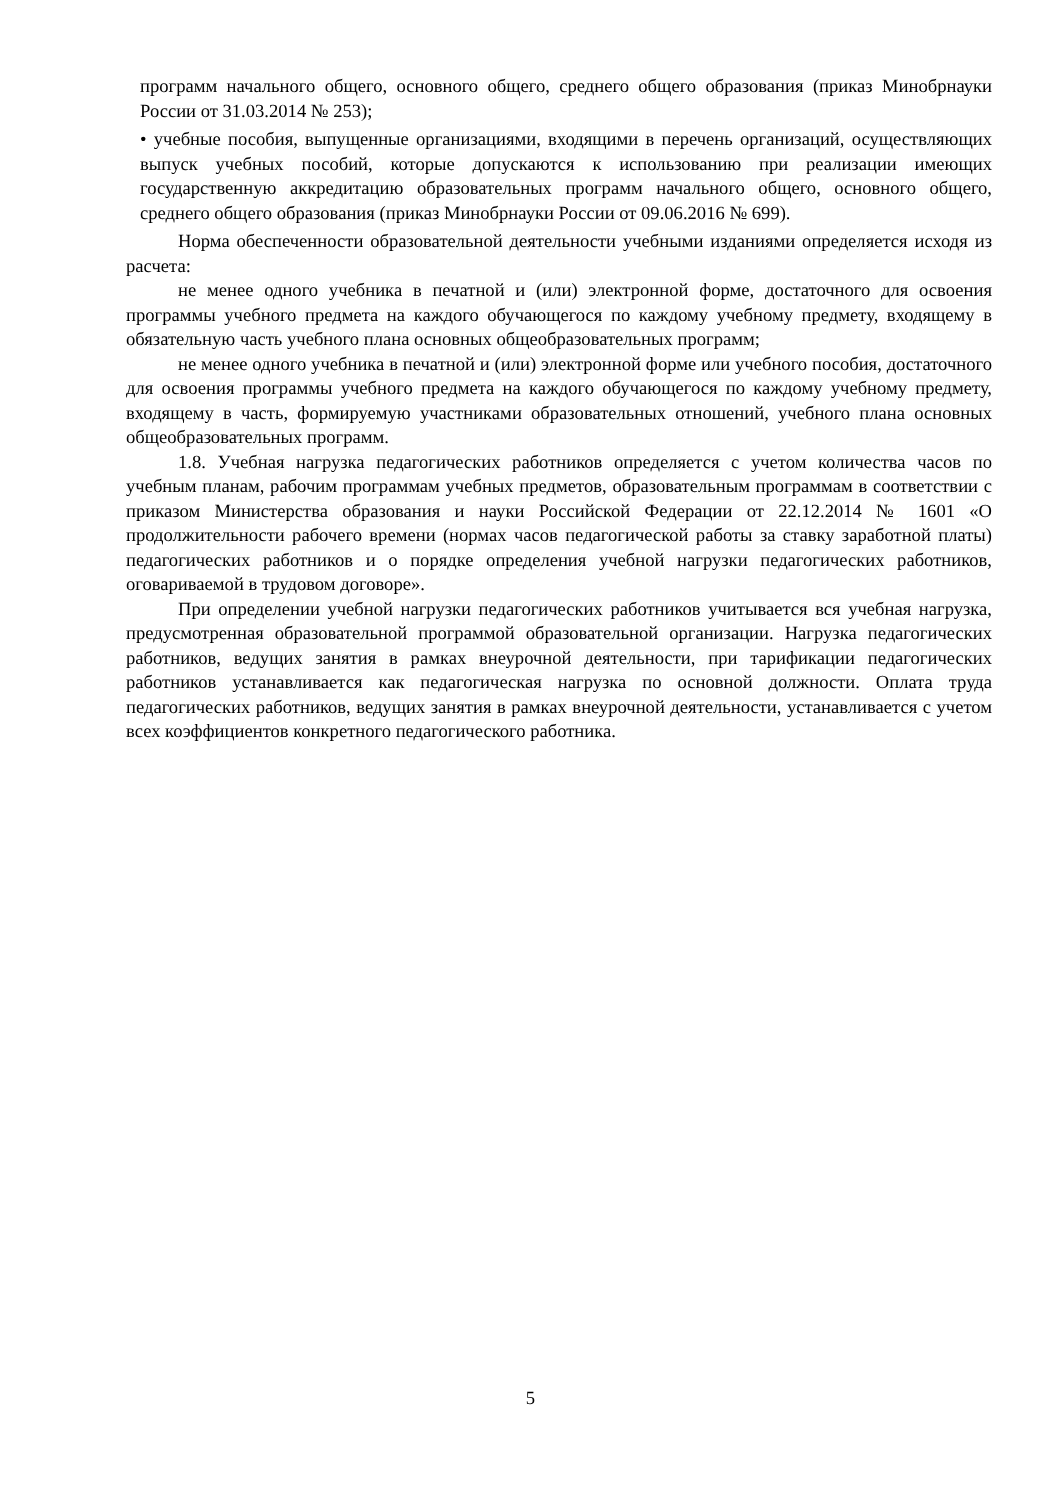программ начального общего, основного общего, среднего общего образования (приказ Минобрнауки России от 31.03.2014 № 253);
• учебные пособия, выпущенные организациями, входящими в перечень организаций, осуществляющих выпуск учебных пособий, которые допускаются к использованию при реализации имеющих государственную аккредитацию образовательных программ начального общего, основного общего, среднего общего образования (приказ Минобрнауки России от 09.06.2016 № 699).
Норма обеспеченности образовательной деятельности учебными изданиями определяется исходя из расчета:
не менее одного учебника в печатной и (или) электронной форме, достаточного для освоения программы учебного предмета на каждого обучающегося по каждому учебному предмету, входящему в обязательную часть учебного плана основных общеобразовательных программ;
не менее одного учебника в печатной и (или) электронной форме или учебного пособия, достаточного для освоения программы учебного предмета на каждого обучающегося по каждому учебному предмету, входящему в часть, формируемую участниками образовательных отношений, учебного плана основных общеобразовательных программ.
1.8. Учебная нагрузка педагогических работников определяется с учетом количества часов по учебным планам, рабочим программам учебных предметов, образовательным программам в соответствии с приказом Министерства образования и науки Российской Федерации от 22.12.2014 № 1601 «О продолжительности рабочего времени (нормах часов педагогической работы за ставку заработной платы) педагогических работников и о порядке определения учебной нагрузки педагогических работников, оговариваемой в трудовом договоре».
При определении учебной нагрузки педагогических работников учитывается вся учебная нагрузка, предусмотренная образовательной программой образовательной организации. Нагрузка педагогических работников, ведущих занятия в рамках внеурочной деятельности, при тарификации педагогических работников устанавливается как педагогическая нагрузка по основной должности. Оплата труда педагогических работников, ведущих занятия в рамках внеурочной деятельности, устанавливается с учетом всех коэффициентов конкретного педагогического работника.
5